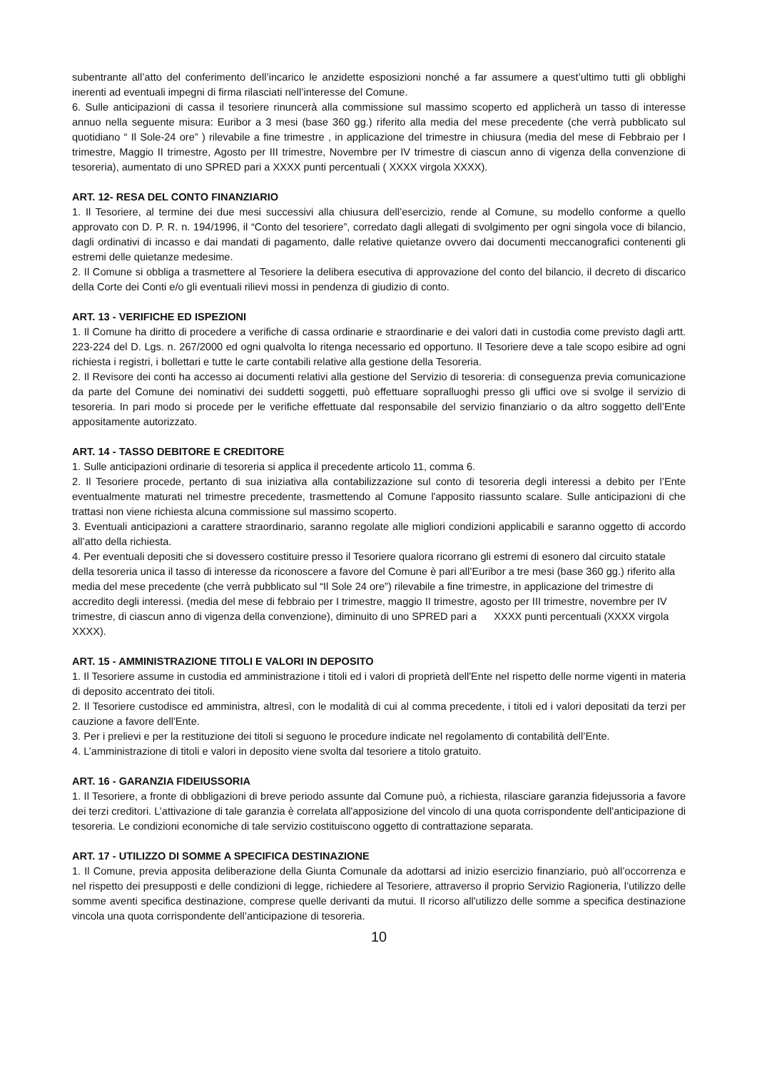subentrante all’atto del conferimento dell’incarico le anzidette esposizioni nonché a far assumere a quest’ultimo tutti gli obblighi inerenti ad eventuali impegni di firma rilasciati nell’interesse del Comune.
6. Sulle anticipazioni di cassa il tesoriere rinuncerà alla commissione sul massimo scoperto ed applicherà un tasso di interesse annuo nella seguente misura: Euribor a 3 mesi (base 360 gg.) riferito alla media del mese precedente (che verrà pubblicato sul quotidiano “ Il Sole-24 ore” ) rilevabile a fine trimestre , in applicazione del trimestre in chiusura (media del mese di Febbraio per I trimestre, Maggio II trimestre, Agosto per III trimestre, Novembre per IV trimestre di ciascun anno di vigenza della convenzione di tesoreria), aumentato di uno SPRED pari a XXXX punti percentuali ( XXXX virgola XXXX).
ART. 12- RESA DEL CONTO FINANZIARIO
1. Il Tesoriere, al termine dei due mesi successivi alla chiusura dell’esercizio, rende al Comune, su modello conforme a quello approvato con D. P. R. n. 194/1996, il “Conto del tesoriere”, corredato dagli allegati di svolgimento per ogni singola voce di bilancio, dagli ordinativi di incasso e dai mandati di pagamento, dalle relative quietanze ovvero dai documenti meccanografici contenenti gli estremi delle quietanze medesime.
2. Il Comune si obbliga a trasmettere al Tesoriere la delibera esecutiva di approvazione del conto del bilancio, il decreto di discarico della Corte dei Conti e/o gli eventuali rilievi mossi in pendenza di giudizio di conto.
ART. 13 - VERIFICHE ED ISPEZIONI
1. Il Comune ha diritto di procedere a verifiche di cassa ordinarie e straordinarie e dei valori dati in custodia come previsto dagli artt. 223-224 del D. Lgs. n. 267/2000 ed ogni qualvolta lo ritenga necessario ed opportuno. Il Tesoriere deve a tale scopo esibire ad ogni richiesta i registri, i bollettari e tutte le carte contabili relative alla gestione della Tesoreria.
2. Il Revisore dei conti ha accesso ai documenti relativi alla gestione del Servizio di tesoreria: di conseguenza previa comunicazione da parte del Comune dei nominativi dei suddetti soggetti, può effettuare sopralluoghi presso gli uffici ove si svolge il servizio di tesoreria. In pari modo si procede per le verifiche effettuate dal responsabile del servizio finanziario o da altro soggetto dell’Ente appositamente autorizzato.
ART. 14 - TASSO DEBITORE E CREDITORE
1. Sulle anticipazioni ordinarie di tesoreria si applica il precedente articolo 11, comma 6.
2. Il Tesoriere procede, pertanto di sua iniziativa alla contabilizzazione sul conto di tesoreria degli interessi a debito per l’Ente eventualmente maturati nel trimestre precedente, trasmettendo al Comune l'apposito riassunto scalare. Sulle anticipazioni di che trattasi non viene richiesta alcuna commissione sul massimo scoperto.
3. Eventuali anticipazioni a carattere straordinario, saranno regolate alle migliori condizioni applicabili e saranno oggetto di accordo all’atto della richiesta.
4. Per eventuali depositi che si dovessero costituire presso il Tesoriere qualora ricorrano gli estremi di esonero dal circuito statale della tesoreria unica il tasso di interesse da riconoscere a favore del Comune è pari all’Euribor a tre mesi (base 360 gg.) riferito alla media del mese precedente (che verrà pubblicato sul “Il Sole 24 ore”) rilevabile a fine trimestre, in applicazione del trimestre di accredito degli interessi. (media del mese di febbraio per I trimestre, maggio II trimestre, agosto per III trimestre, novembre per IV trimestre, di ciascun anno di vigenza della convenzione), diminuito di uno SPRED pari a XXXX punti percentuali (XXXX virgola XXXX).
ART. 15 - AMMINISTRAZIONE TITOLI E VALORI IN DEPOSITO
1. Il Tesoriere assume in custodia ed amministrazione i titoli ed i valori di proprietà dell'Ente nel rispetto delle norme vigenti in materia di deposito accentrato dei titoli.
2. Il Tesoriere custodisce ed amministra, altresì, con le modalità di cui al comma precedente, i titoli ed i valori depositati da terzi per cauzione a favore dell'Ente.
3. Per i prelievi e per la restituzione dei titoli si seguono le procedure indicate nel regolamento di contabilità dell’Ente.
4. L’amministrazione di titoli e valori in deposito viene svolta dal tesoriere a titolo gratuito.
ART. 16 - GARANZIA FIDEIUSSORIA
1. Il Tesoriere, a fronte di obbligazioni di breve periodo assunte dal Comune può, a richiesta, rilasciare garanzia fidejussoria a favore dei terzi creditori. L’attivazione di tale garanzia è correlata all'apposizione del vincolo di una quota corrispondente dell’anticipazione di tesoreria. Le condizioni economiche di tale servizio costituiscono oggetto di contrattazione separata.
ART. 17 - UTILIZZO DI SOMME A SPECIFICA DESTINAZIONE
1. Il Comune, previa apposita deliberazione della Giunta Comunale da adottarsi ad inizio esercizio finanziario, può all’occorrenza e nel rispetto dei presupposti e delle condizioni di legge, richiedere al Tesoriere, attraverso il proprio Servizio Ragioneria, l’utilizzo delle somme aventi specifica destinazione, comprese quelle derivanti da mutui. Il ricorso all'utilizzo delle somme a specifica destinazione vincola una quota corrispondente dell’anticipazione di tesoreria.
10